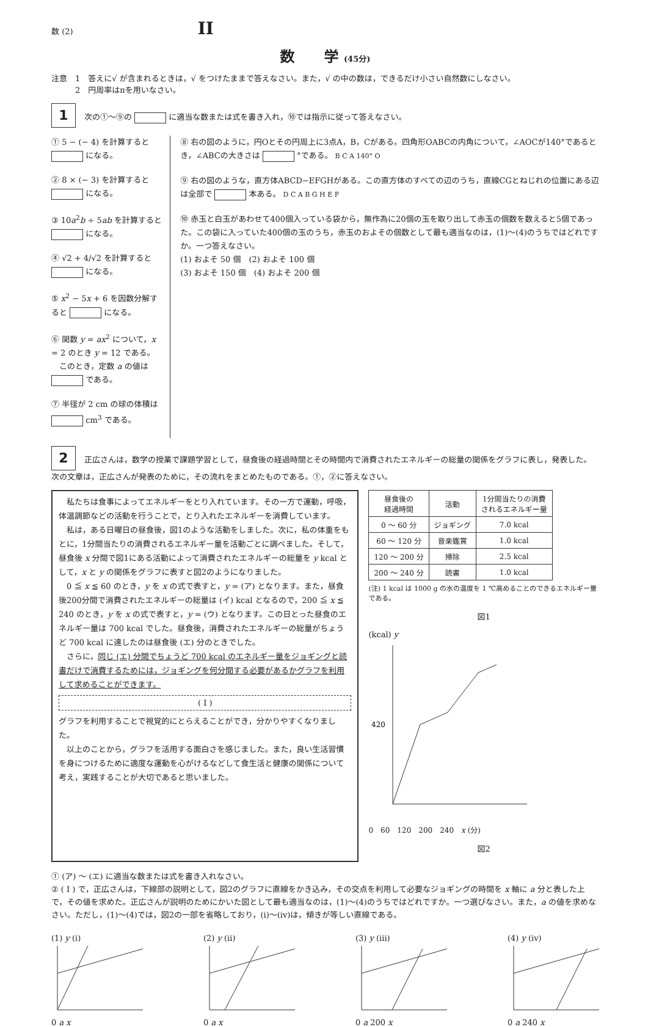数 (2) II
数　　学 (45分)
注意　1　答えに√ が含まれるときは，√ をつけたままで答えなさい。また，√ の中の数は，できるだけ小さい自然数にしなさい。
　　　2　円周率はπを用いなさい。
1 次の①～⑨の に適当な数または式を書き入れ，⑩では指示に従って答えなさい。
① 5 − (− 4) を計算すると になる。
② 8 × (− 3) を計算すると になる。
③ 10a<sup>2</sup>b ÷ 5ab を計算すると になる。
④ √2 + 4/√2 を計算すると になる。
⑤ x<sup>2</sup> − 5x + 6 を因数分解すると になる。
⑥ 関数 y = ax<sup>2</sup> について，x = 2 のとき y = 12 である。
　このとき，定数 a の値は である。
⑦ 半径が 2 cm の球の体積は cm<sup>3</sup> である。
⑧ 右の図のように，円Oとその円周上に3点A，B，Cがある。四角形OABCの内角について，∠AOCが140°であるとき，∠ABCの大きさは °である。 B C A 140° O
⑨ 右の図のような，直方体ABCD−EFGHがある。この直方体のすべての辺のうち，直線CGとねじれの位置にある辺は全部で 本ある。 D C A B G H E F
⑩ 赤玉と白玉があわせて400個入っている袋から，無作為に20個の玉を取り出して赤玉の個数を数えると5個であった。この袋に入っていた400個の玉のうち，赤玉のおよその個数として最も適当なのは，(1)～(4)のうちではどれですか。一つ答えなさい。
(1) およそ 50 個　(2) およそ 100 個
(3) およそ 150 個　(4) およそ 200 個
2 正広さんは，数学の授業で課題学習として，昼食後の経過時間とその時間内で消費されたエネルギーの総量の関係をグラフに表し，発表した。次の文章は，正広さんが発表のために，その流れをまとめたものである。①，②に答えなさい。
　私たちは食事によってエネルギーをとり入れています。その一方で運動，呼吸，体温調節などの活動を行うことで，とり入れたエネルギーを消費しています。
　私は，ある日曜日の昼食後，図1のような活動をしました。次に，私の体重をもとに，1分間当たりの消費されるエネルギー量を活動ごとに調べました。そして，昼食後 x 分間で図1にある活動によって消費されたエネルギーの総量を y kcal として，x と y の関係をグラフに表すと図2のようになりました。
　0 ≦ x ≦ 60 のとき，y を x の式で表すと，y = (ア) となります。また，昼食後200分間で消費されたエネルギーの総量は (イ) kcal となるので，200 ≦ x ≦ 240 のとき，y を x の式で表すと，y = (ウ) となります。この日とった昼食のエネルギー量は 700 kcal でした。昼食後，消費されたエネルギーの総量がちょうど 700 kcal に達したのは昼食後 (エ) 分のときでした。
　さらに，同じ (エ) 分間でちょうど 700 kcal のエネルギー量をジョギングと読書だけで消費するためには，ジョギングを何分間する必要があるかグラフを利用して求めることができます。
( I )
グラフを利用することで視覚的にとらえることができ，分かりやすくなりました。
　以上のことから，グラフを活用する面白さを感じました。また，良い生活習慣を身につけるために適度な運動を心がけるなどして食生活と健康の関係について考え，実践することが大切であると思いました。
| 昼食後の 経過時間 | 活動 | 1分間当たりの消費 されるエネルギー量 |
| --- | --- | --- |
| 0 ～ 60 分 | ジョギング | 7.0 kcal |
| 60 ～ 120 分 | 音楽鑑賞 | 1.0 kcal |
| 120 ～ 200 分 | 掃除 | 2.5 kcal |
| 200 ～ 240 分 | 読書 | 1.0 kcal |
(注) 1 kcal は 1000 g の水の温度を 1 ℃高めることのできるエネルギー量である。
図1
(kcal) y
420
0　60　120　200　240　x (分)
図2
① (ア) ～ (エ) に適当な数または式を書き入れなさい。
② ( I ) で，正広さんは，下線部の説明として，図2のグラフに直線をかき込み，その交点を利用して必要なジョギングの時間を x 軸に a 分と表した上で，その値を求めた。正広さんが説明のためにかいた図として最も適当なのは，(1)～(4)のうちではどれですか。一つ選びなさい。また，a の値を求めなさい。ただし，(1)～(4)では，図2の一部を省略しており，(i)～(iv)は，傾きが等しい直線である。
(1) y (i)
0 a x
(2) y (ii)
0 a x
(3) y (iii)
0 a 200 x
(4) y (iv)
0 a 240 x